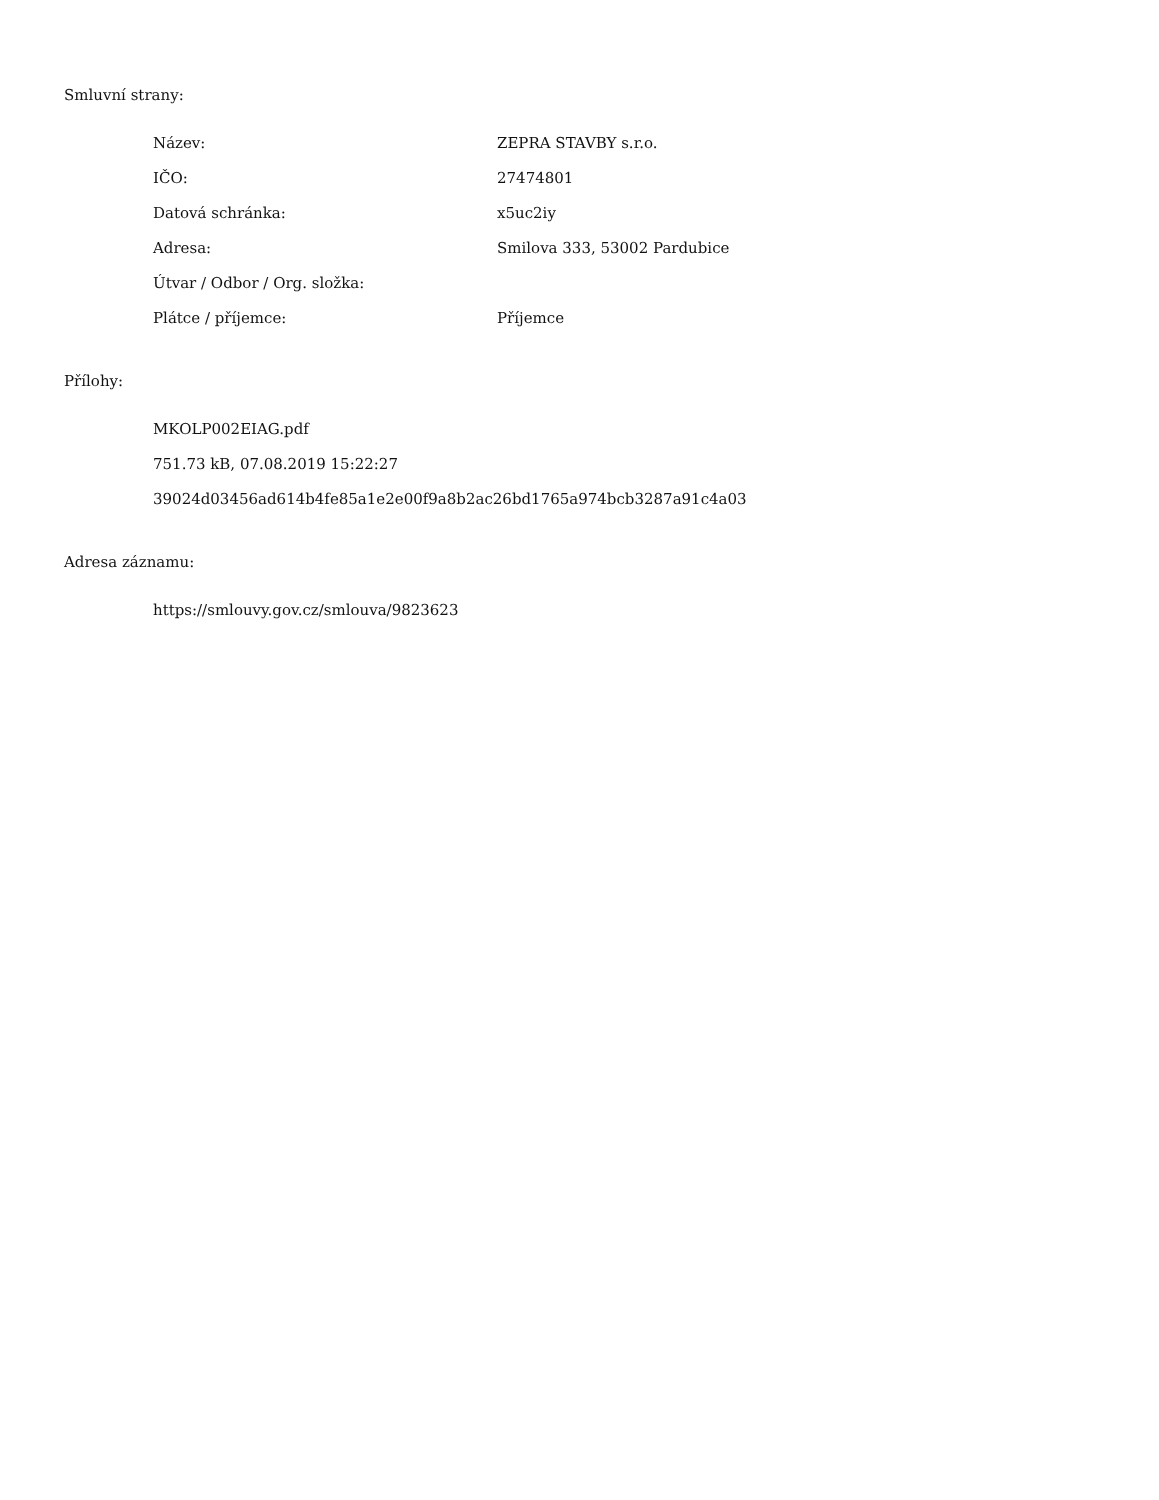Smluvní strany:
| Název: | ZEPRA STAVBY s.r.o. |
| IČO: | 27474801 |
| Datová schránka: | x5uc2iy |
| Adresa: | Smilova 333, 53002 Pardubice |
| Útvar / Odbor / Org. složka: | |
| Plátce / příjemce: | Příjemce |
Přílohy:
MKOLP002EIAG.pdf
751.73 kB, 07.08.2019 15:22:27
39024d03456ad614b4fe85a1e2e00f9a8b2ac26bd1765a974bcb3287a91c4a03
Adresa záznamu:
https://smlouvy.gov.cz/smlouva/9823623